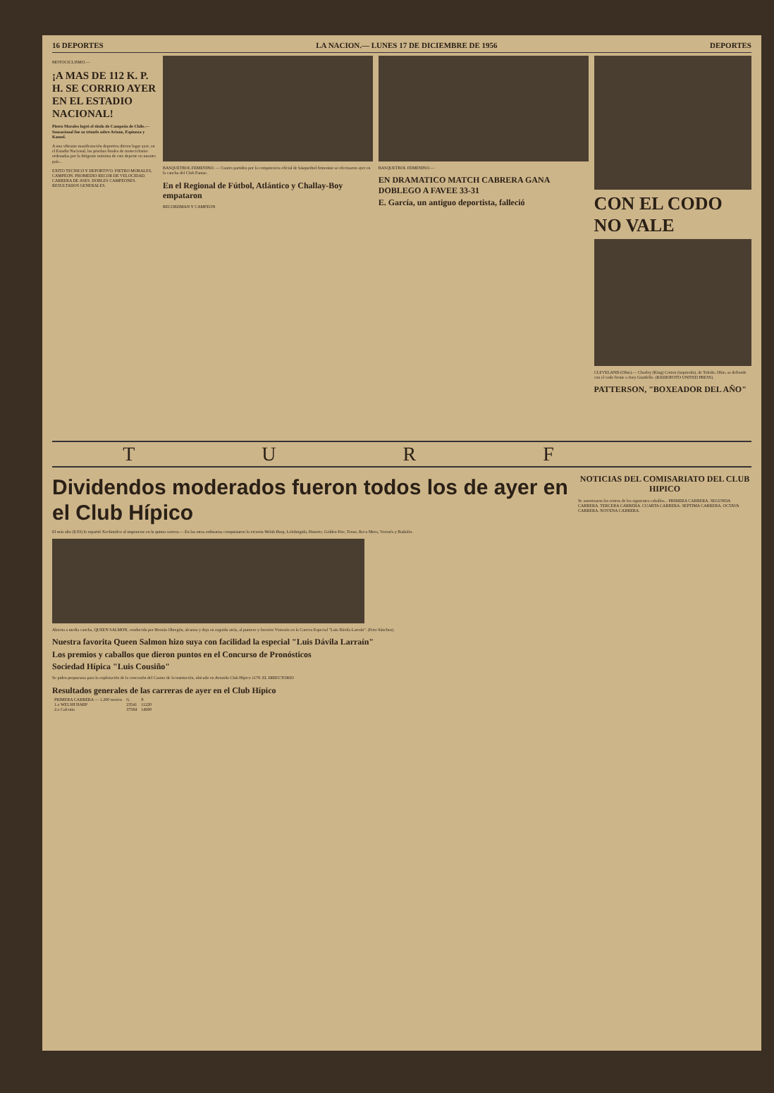16 DEPORTES LA NACION.— LUNES 17 DE DICIEMBRE DE 1956 DEPORTES
MOTOCICLISMO.—
¡A MAS DE 112 K. P. H. SE CORRIO AYER EN EL ESTADIO NACIONAL!
Pietro Morales logró el título de Campeón de Chile.— Sensacional fue su triunfo sobre Arione, Espinoza y Kausel.
A una vibrante manifestación deportiva dieron lugar ayer, en el Estadio Nacional, las pruebas finales de motociclismo ordenadas por la dirigente máxima de este deporte en nuestro país...
EXITO TECNICO Y DEPORTIVO. PIETRO MORALES, CAMPEON. PROMEDIO RECOR DE VELOCIDAD. CARRERA DE ASES. DOBLES CAMPEONES. RESULTADOS GENERALES.
BASQUETBOL FEMENINO. — Cuatro partidos por la competencia oficial de básquetbol femenino se efectuaron ayer en la cancha del Club Famae.
En el Regional de Fútbol, Atlántico y Challay-Boy empataron
RECORDMAN Y CAMPEON
BASQUETBOL FEMENINO.—
EN DRAMATICO MATCH CABRERA GANA DOBLEGO A FAVEE 33-31
E. García, un antiguo deportista, falleció
CON EL CODO NO VALE
CLEVELAND (Ohio).— Charley (King) Cotton (izquierda), de Toledo, Ohio, se defiende con el codo frente a Joey Giardello. (RADIOFOTO UNITED PRESS).
PATTERSON, "BOXEADOR DEL AÑO"
TURF
Dividendos moderados fueron todos los de ayer en el Club Hípico
El más alto ($ 83) lo repartió Xochimilco al imponerse en la quinta carrera.— En las otras ordinarias conquistaron la victoria Welsh Harp, Lolobrigida, Historic, Golden Fire, Tenso, Roca Mora, Veronés y Badalón.
Abierta a media cancha, QUEEN SALMON, conducida por Hernán Obregón, alcanza y deja en seguida atrás, al puntero y favorito Vistosón en la Carrera Especial "Luis Dávila Larraín". (Foto Sánchez).
Nuestra favorita Queen Salmon hizo suya con facilidad la especial "Luis Dávila Larraín"
Los premios y caballos que dieron puntos en el Concurso de Pronósticos
Sociedad Hípica "Luis Cousiño"
Se piden propuestas para la explotación de la concesión del Casino de la institución, ubicado en Avenida Club Hípico 1178. EL DIRECTORIO
Resultados generales de las carreras de ayer en el Club Hípico
| PRIMERA CARRERA — 1.200 metros | G. | P. |
| 1.o WELSH HARP | 23541 | 11220 |
| 2.o Calcutta | 37584 | 14690 |
NOTICIAS DEL COMISARIATO DEL CLUB HIPICO
Se autorizaron los retiros de los siguientes caballos... PRIMERA CARRERA. SEGUNDA CARRERA. TERCERA CARRERA. CUARTA CARRERA. SEPTIMA CARRERA. OCTAVA CARRERA. NOVENA CARRERA.